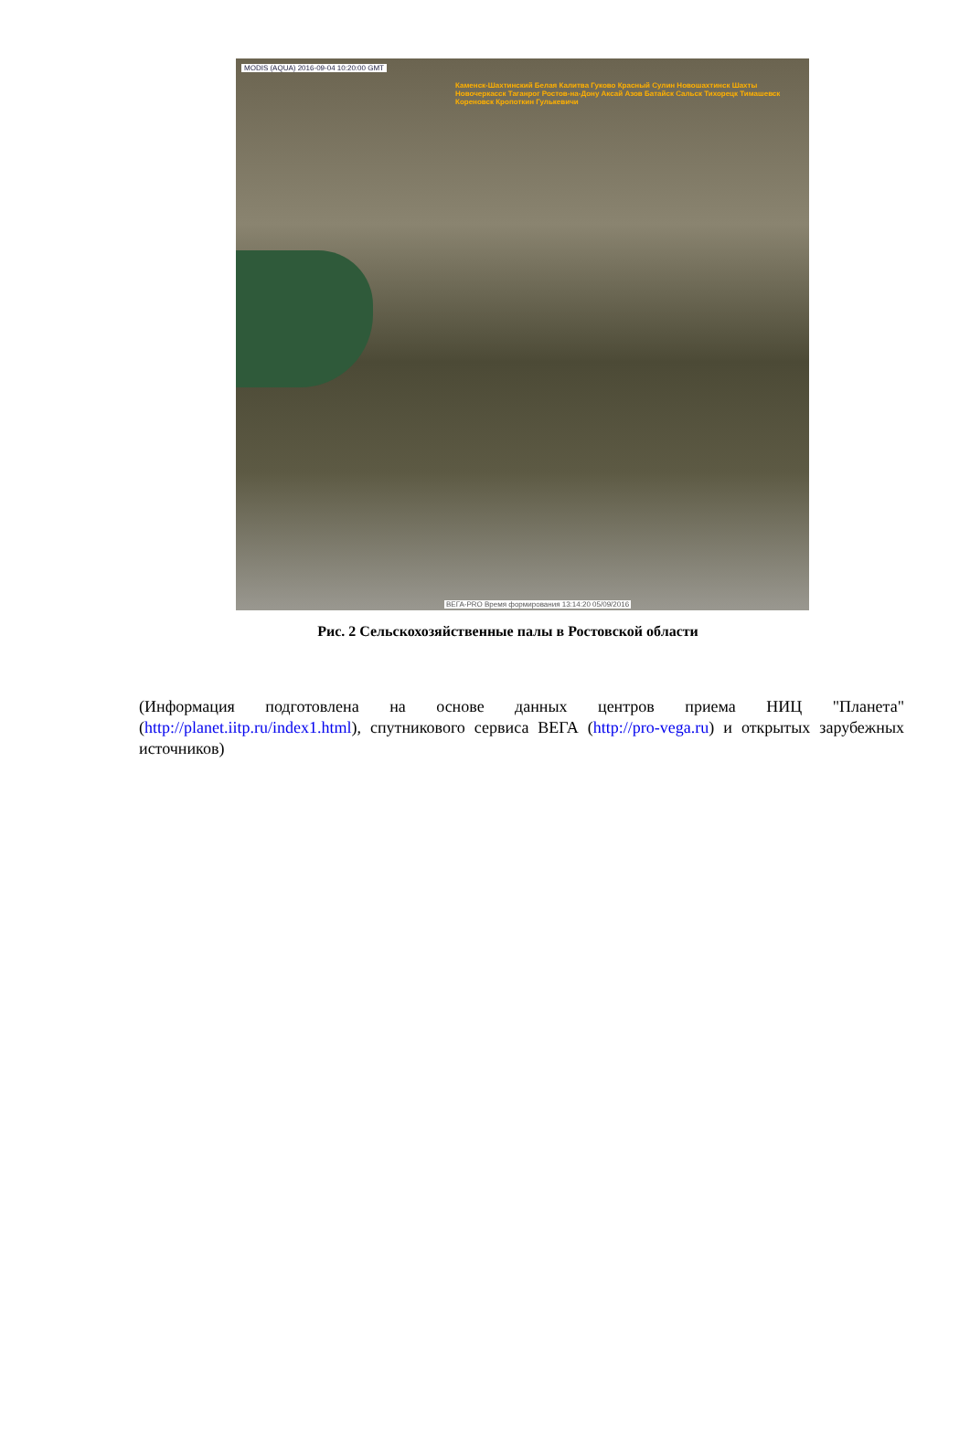MODIS (AQUA) 2016-09-04 10:20:00 GMT
Каменск-Шахтинский Белая Калитва Гуково Красный Сулин Новошахтинск Шахты Новочеркасск Таганрог Ростов-на-Дону Аксай Азов Батайск Сальск Тихорецк Тимашевск Кореновск Кропоткин Гулькевичи
ВЕГА-PRO Время формирования 13:14:20 05/09/2016
Рис. 2 Сельскохозяйственные палы в Ростовской области
(Информация подготовлена на основе данных центров приема НИЦ "Планета" (http://planet.iitp.ru/index1.html), спутникового сервиса ВЕГА (http://pro-vega.ru) и открытых зарубежных источников)